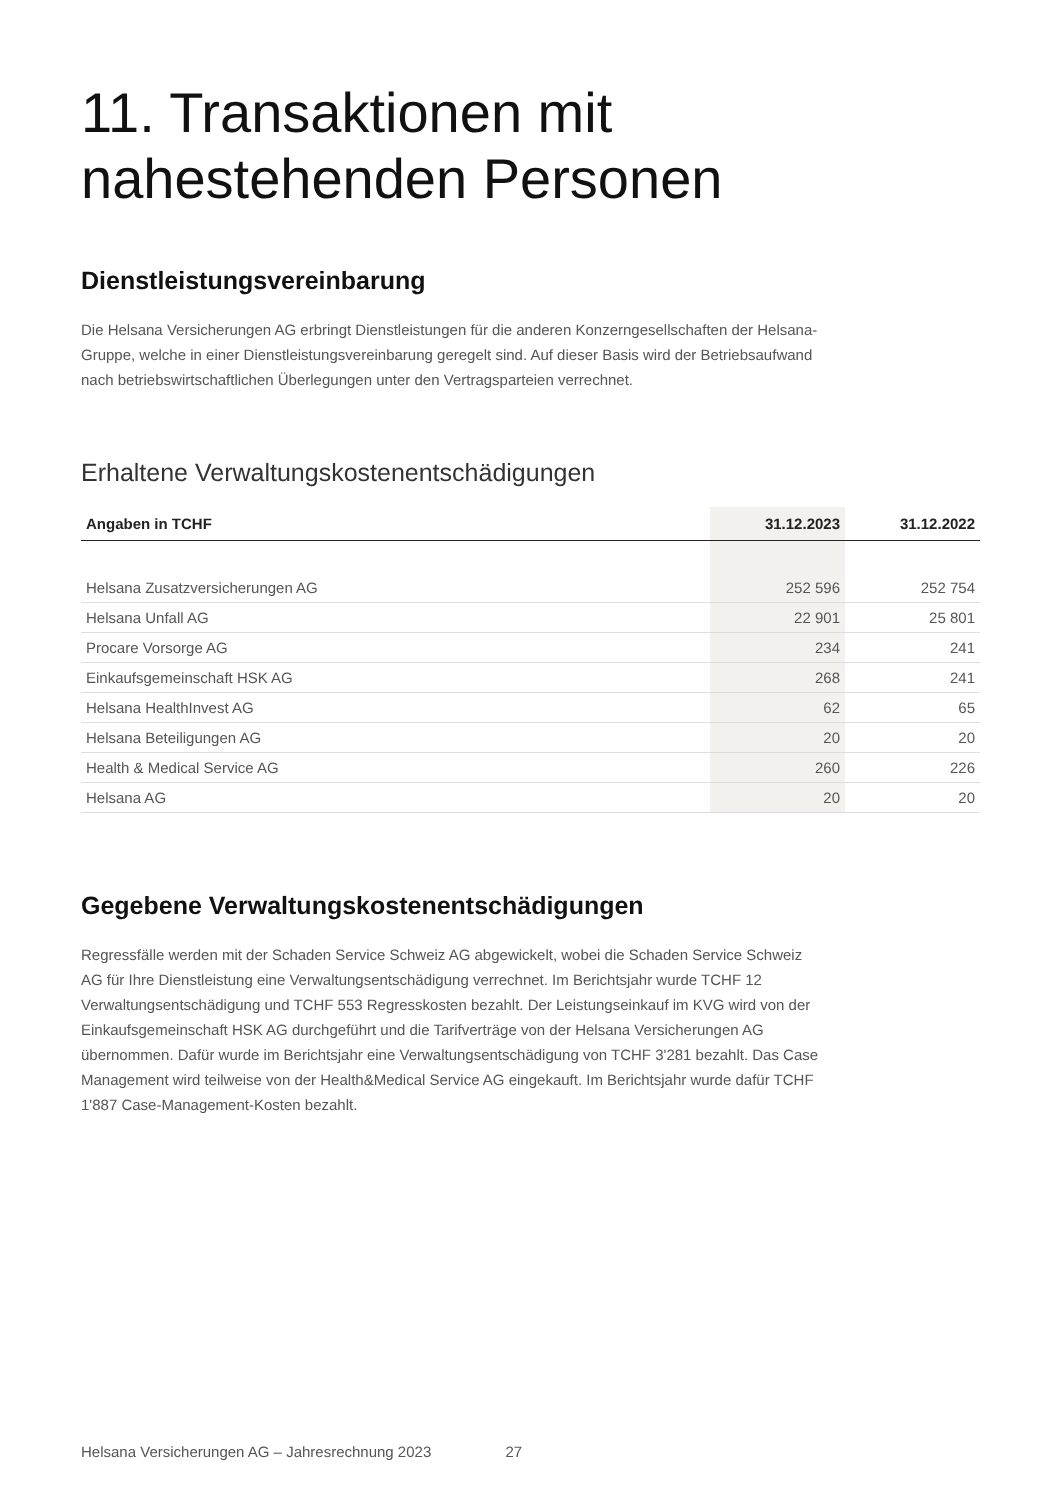11. Transaktionen mit
nahestehenden Personen
Dienstleistungsvereinbarung
Die Helsana Versicherungen AG erbringt Dienstleistungen für die anderen Konzerngesellschaften der Helsana-Gruppe, welche in einer Dienstleistungsvereinbarung geregelt sind. Auf dieser Basis wird der Betriebsaufwand nach betriebswirtschaftlichen Überlegungen unter den Vertragsparteien verrechnet.
Erhaltene Verwaltungskostenentschädigungen
| Angaben in TCHF | 31.12.2023 | 31.12.2022 |
| --- | --- | --- |
| Helsana Zusatzversicherungen AG | 252 596 | 252 754 |
| Helsana Unfall AG | 22 901 | 25 801 |
| Procare Vorsorge AG | 234 | 241 |
| Einkaufsgemeinschaft HSK AG | 268 | 241 |
| Helsana HealthInvest AG | 62 | 65 |
| Helsana Beteiligungen AG | 20 | 20 |
| Health & Medical Service AG | 260 | 226 |
| Helsana AG | 20 | 20 |
Gegebene Verwaltungskostenentschädigungen
Regressfälle werden mit der Schaden Service Schweiz AG abgewickelt, wobei die Schaden Service Schweiz AG für Ihre Dienstleistung eine Verwaltungsentschädigung verrechnet. Im Berichtsjahr wurde TCHF 12 Verwaltungsentschädigung und TCHF 553 Regresskosten bezahlt. Der Leistungseinkauf im KVG wird von der Einkaufsgemeinschaft HSK AG durchgeführt und die Tarifverträge von der Helsana Versicherungen AG übernommen. Dafür wurde im Berichtsjahr eine Verwaltungsentschädigung von TCHF 3'281 bezahlt. Das Case Management wird teilweise von der Health&Medical Service AG eingekauft. Im Berichtsjahr wurde dafür TCHF 1'887 Case-Management-Kosten bezahlt.
Helsana Versicherungen AG – Jahresrechnung 2023 27